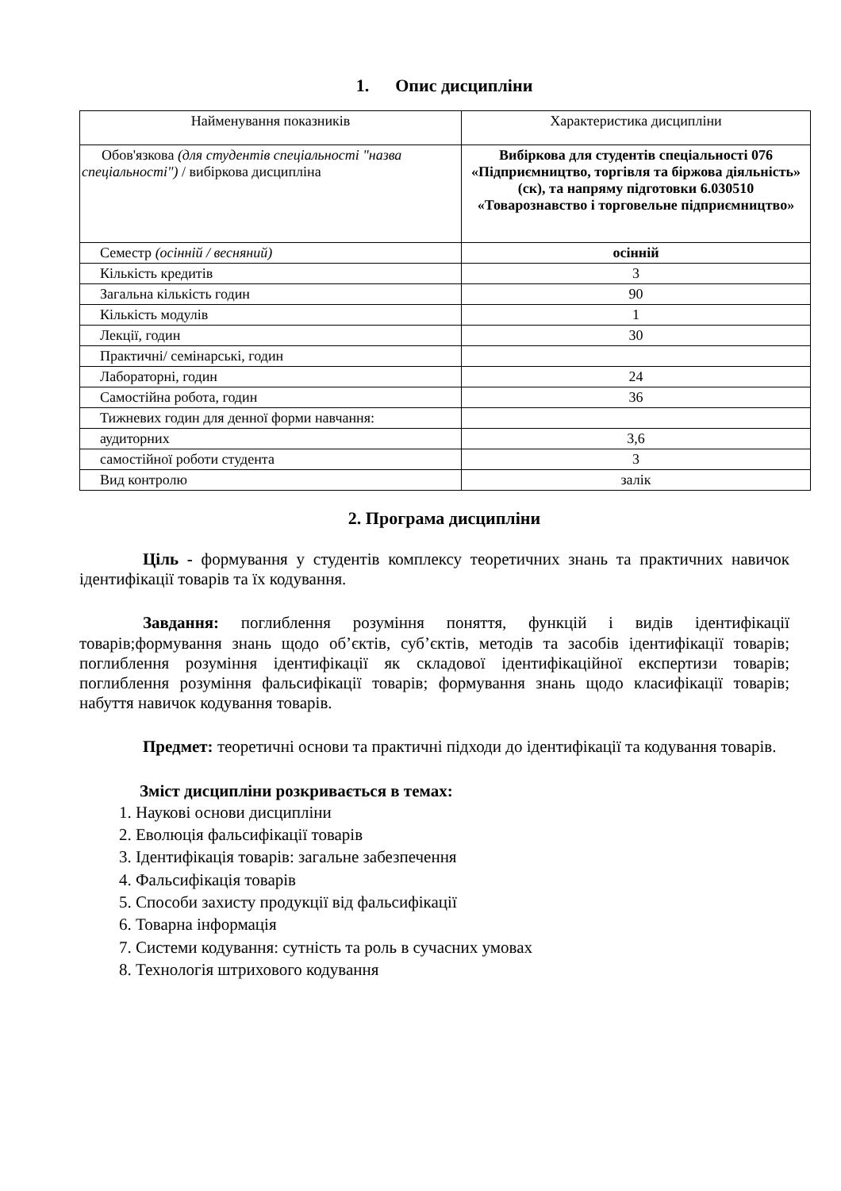1. Опис дисципліни
| Найменування показників | Характеристика дисципліни |
| --- | --- |
| Обов'язкова (для студентів спеціальності "назва спеціальності") / вибіркова дисципліна | Вибіркова для студентів спеціальності 076 «Підприємництво, торгівля та біржова діяльність» (ск), та напряму підготовки 6.030510 «Товарознавство і торговельне підприємництво» |
| Семестр (осінній / весняний) | осінній |
| Кількість кредитів | 3 |
| Загальна кількість годин | 90 |
| Кількість модулів | 1 |
| Лекції, годин | 30 |
| Практичні/ семінарські, годин | |
| Лабораторні, годин | 24 |
| Самостійна робота, годин | 36 |
| Тижневих годин для денної форми навчання: | |
| аудиторних | 3,6 |
| самостійної роботи студента | 3 |
| Вид контролю | залік |
2. Програма дисципліни
Ціль - формування у студентів комплексу теоретичних знань та практичних навичок ідентифікації товарів та їх кодування.
Завдання: поглиблення розуміння поняття, функцій і видів ідентифікації товарів;формування знань щодо об’єктів, суб’єктів, методів та засобів ідентифікації товарів; поглиблення розуміння ідентифікації як складової ідентифікаційної експертизи товарів; поглиблення розуміння фальсифікації товарів; формування знань щодо класифікації товарів; набуття навичок кодування товарів.
Предмет: теоретичні основи та практичні підходи до ідентифікації та кодування товарів.
Зміст дисципліни розкривається в темах:
1. Наукові основи дисципліни
2. Еволюція фальсифікації товарів
3. Ідентифікація товарів: загальне забезпечення
4. Фальсифікація товарів
5. Способи захисту продукції від фальсифікації
6. Товарна інформація
7. Системи кодування: сутність та роль в сучасних умовах
8. Технологія штрихового кодування